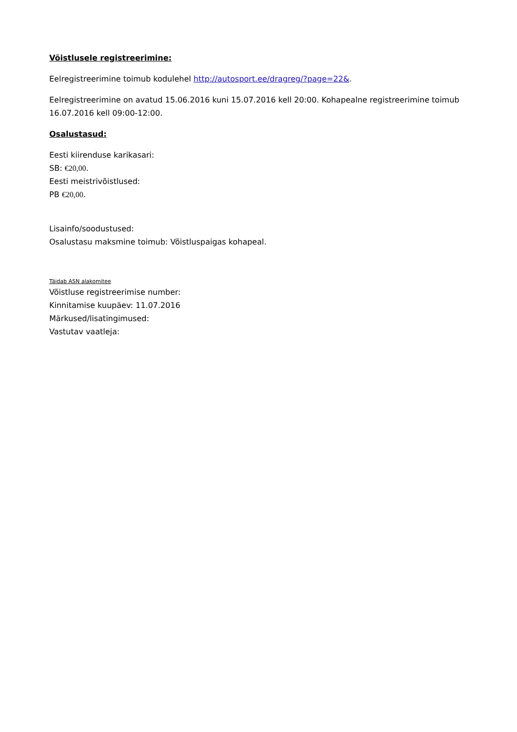Võistlusele registreerimine:
Eelregistreerimine toimub kodulehel http://autosport.ee/dragreg/?page=22&.
Eelregistreerimine on avatud 15.06.2016 kuni 15.07.2016 kell 20:00. Kohapealne registreerimine toimub 16.07.2016 kell 09:00-12:00.
Osalustasud:
Eesti kiirenduse karikasari:
SB: €20,00.
Eesti meistrivõistlused:
PB €20,00.
Lisainfo/soodustused:
Osalustasu maksmine toimub: Võistluspaigas kohapeal.
Täidab ASN alakomitee
Võistluse registreerimise number:
Kinnitamise kuupäev: 11.07.2016
Märkused/lisatingimused:
Vastutav vaatleja: